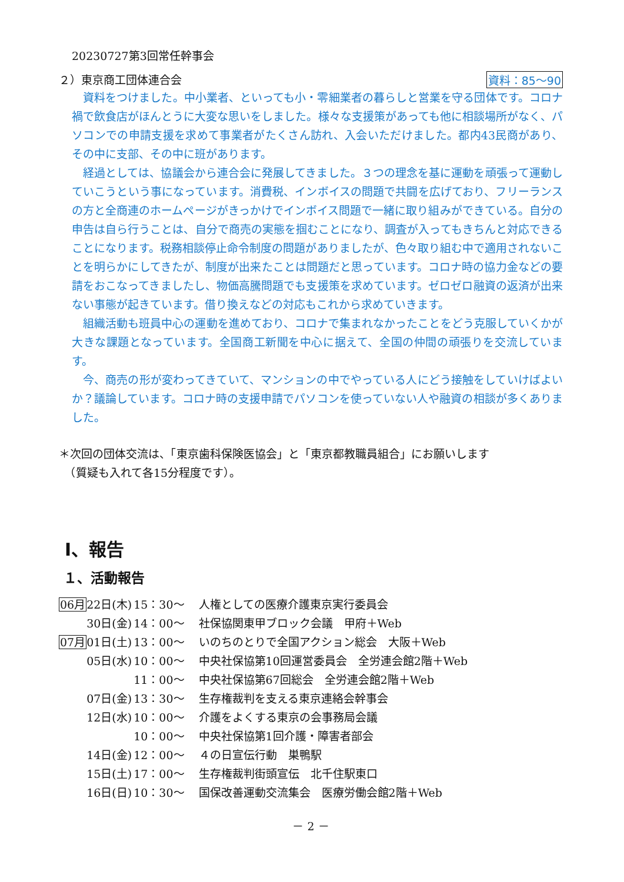20230727第3回常任幹事会
２）東京商工団体連合会 資料：85～90
資料をつけました。中小業者、といっても小・零細業者の暮らしと営業を守る団体です。コロナ禍で飲食店がほんとうに大変な思いをしました。様々な支援策があっても他に相談場所がなく、パソコンでの申請支援を求めて事業者がたくさん訪れ、入会いただけました。都内43民商があり、その中に支部、その中に班があります。
経過としては、協議会から連合会に発展してきました。３つの理念を基に運動を頑張って運動していこうという事になっています。消費税、インボイスの問題で共闘を広げており、フリーランスの方と全商連のホームページがきっかけでインボイス問題で一緒に取り組みができている。自分の申告は自ら行うことは、自分で商売の実態を掴むことになり、調査が入ってもきちんと対応できることになります。税務相談停止命令制度の問題がありましたが、色々取り組む中で適用されないことを明らかにしてきたが、制度が出来たことは問題だと思っています。コロナ時の協力金などの要請をおこなってきましたし、物価高騰問題でも支援策を求めています。ゼロゼロ融資の返済が出来ない事態が起きています。借り換えなどの対応もこれから求めていきます。
組織活動も班員中心の運動を進めており、コロナで集まれなかったことをどう克服していくかが大きな課題となっています。全国商工新聞を中心に据えて、全国の仲間の頑張りを交流しています。
今、商売の形が変わってきていて、マンションの中でやっている人にどう接触をしていけばよいか？議論しています。コロナ時の支援申請でパソコンを使っていない人や融資の相談が多くありました。
＊次回の団体交流は、「東京歯科保険医協会」と「東京都教職員組合」にお願いします
　（質疑も入れて各15分程度です）。
Ⅰ、報告
１、活動報告
| 06月 | 22日(木) | 15：30～ | 人権としての医療介護東京実行委員会 |
| | 30日(金) | 14：00～ | 社保協関東甲ブロック会議 甲府＋Web |
| 07月 | 01日(土) | 13：00～ | いのちのとりで全国アクション総会 大阪＋Web |
| | 05日(水) | 10：00～ | 中央社保協第10回運営委員会 全労連会館2階＋Web |
| | | 11：00～ | 中央社保協第67回総会 全労連会館2階＋Web |
| | 07日(金) | 13：30～ | 生存権裁判を支える東京連絡会幹事会 |
| | 12日(水) | 10：00～ | 介護をよくする東京の会事務局会議 |
| | | 10：00～ | 中央社保協第1回介護・障害者部会 |
| | 14日(金) | 12：00～ | ４の日宣伝行動 巣鴨駅 |
| | 15日(土) | 17：00～ | 生存権裁判街頭宣伝 北千住駅東口 |
| | 16日(日) | 10：30～ | 国保改善運動交流集会 医療労働会館2階＋Web |
－ 2 －